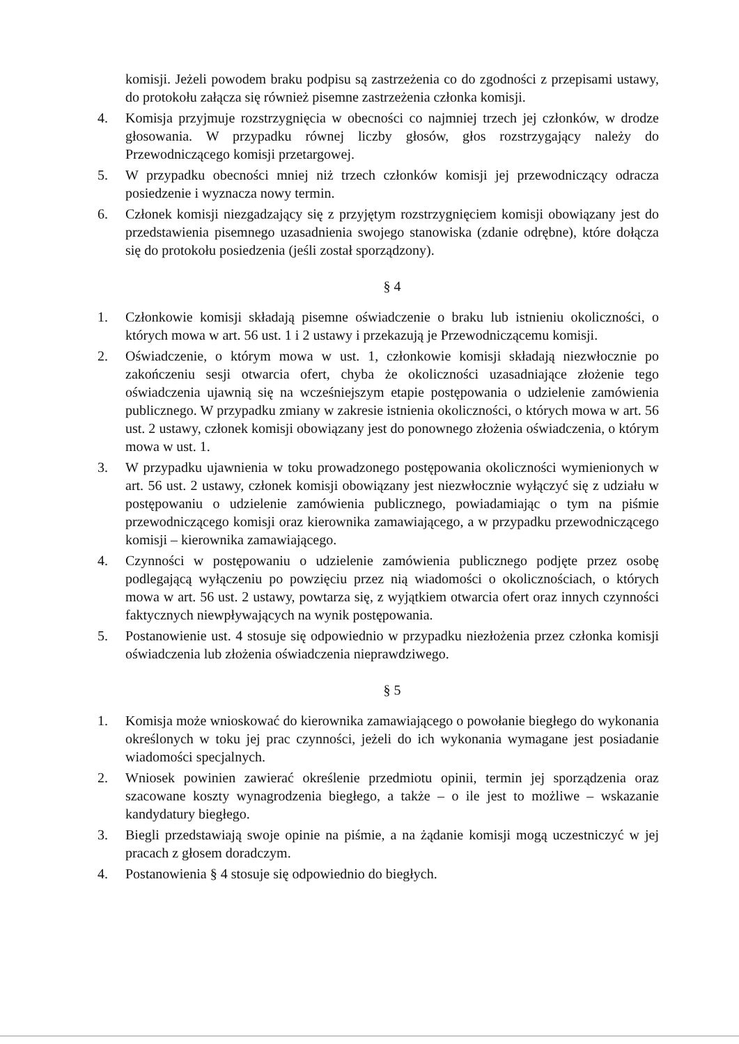komisji. Jeżeli powodem braku podpisu są zastrzeżenia co do zgodności z przepisami ustawy, do protokołu załącza się również pisemne zastrzeżenia członka komisji.
4. Komisja przyjmuje rozstrzygnięcia w obecności co najmniej trzech jej członków, w drodze głosowania. W przypadku równej liczby głosów, głos rozstrzygający należy do Przewodniczącego komisji przetargowej.
5. W przypadku obecności mniej niż trzech członków komisji jej przewodniczący odracza posiedzenie i wyznacza nowy termin.
6. Członek komisji niezgadzający się z przyjętym rozstrzygnięciem komisji obowiązany jest do przedstawienia pisemnego uzasadnienia swojego stanowiska (zdanie odrębne), które dołącza się do protokołu posiedzenia (jeśli został sporządzony).
§ 4
1. Członkowie komisji składają pisemne oświadczenie o braku lub istnieniu okoliczności, o których mowa w art. 56 ust. 1 i 2 ustawy i przekazują je Przewodniczącemu komisji.
2. Oświadczenie, o którym mowa w ust. 1, członkowie komisji składają niezwłocznie po zakończeniu sesji otwarcia ofert, chyba że okoliczności uzasadniające złożenie tego oświadczenia ujawnią się na wcześniejszym etapie postępowania o udzielenie zamówienia publicznego. W przypadku zmiany w zakresie istnienia okoliczności, o których mowa w art. 56 ust. 2 ustawy, członek komisji obowiązany jest do ponownego złożenia oświadczenia, o którym mowa w ust. 1.
3. W przypadku ujawnienia w toku prowadzonego postępowania okoliczności wymienionych w art. 56 ust. 2 ustawy, członek komisji obowiązany jest niezwłocznie wyłączyć się z udziału w postępowaniu o udzielenie zamówienia publicznego, powiadamiając o tym na piśmie przewodniczącego komisji oraz kierownika zamawiającego, a w przypadku przewodniczącego komisji – kierownika zamawiającego.
4. Czynności w postępowaniu o udzielenie zamówienia publicznego podjęte przez osobę podlegającą wyłączeniu po powzięciu przez nią wiadomości o okolicznościach, o których mowa w art. 56 ust. 2 ustawy, powtarza się, z wyjątkiem otwarcia ofert oraz innych czynności faktycznych niewpływających na wynik postępowania.
5. Postanowienie ust. 4 stosuje się odpowiednio w przypadku niezłożenia przez członka komisji oświadczenia lub złożenia oświadczenia nieprawdziwego.
§ 5
1. Komisja może wnioskować do kierownika zamawiającego o powołanie biegłego do wykonania określonych w toku jej prac czynności, jeżeli do ich wykonania wymagane jest posiadanie wiadomości specjalnych.
2. Wniosek powinien zawierać określenie przedmiotu opinii, termin jej sporządzenia oraz szacowane koszty wynagrodzenia biegłego, a także – o ile jest to możliwe – wskazanie kandydatury biegłego.
3. Biegli przedstawiają swoje opinie na piśmie, a na żądanie komisji mogą uczestniczyć w jej pracach z głosem doradczym.
4. Postanowienia § 4 stosuje się odpowiednio do biegłych.